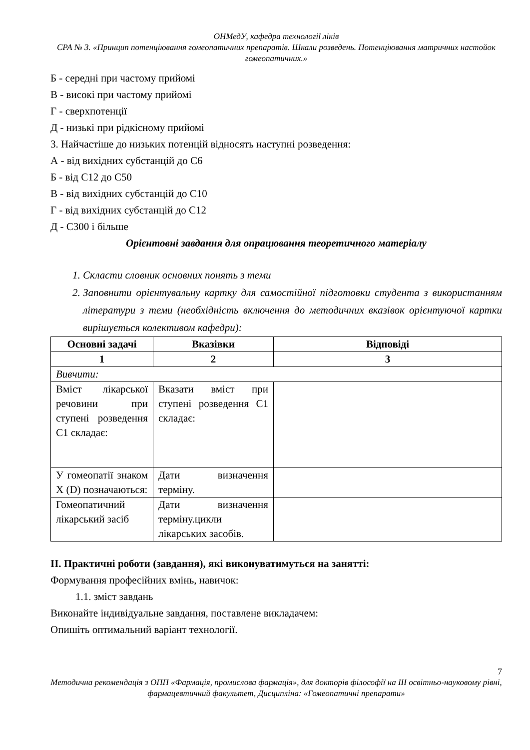ОНМедУ, кафедра технології ліків
СРА № 3. «Принцип потенціювання гомеопатичних препаратів. Шкали розведень. Потенціювання матричних настойок гомеопатичних.»
Б - середні при частому прийомі
В - високі при частому прийомі
Г - сверхпотенції
Д - низькі при рідкісному прийомі
3. Найчастіше до низьких потенцій відносять наступні розведення:
А - від вихідних субстанцій до С6
Б - від С12 до С50
В - від вихідних субстанцій до С10
Г - від вихідних субстанцій до С12
Д - С300 і більше
Орієнтовні завдання для опрацювання теоретичного матеріалу
1. Скласти словник основних понять з теми
2. Заповнити орієнтувальну картку для самостійної підготовки студента з використанням літератури з теми (необхідність включення до методичних вказівок орієнтуючої картки вирішується колективом кафедри):
| Основні задачі | Вказівки | Відповіді |
| --- | --- | --- |
| 1 | 2 | 3 |
| Вивчити: | | |
| Вміст лікарської речовини при ступені розведення С1 складає: | Вказати вміст при ступені розведення С1 складає: | |
| У гомеопатії знаком Х (D) позначаються: | Дати визначення терміну. | |
| Гомеопатичний лікарський засіб | Дати визначення терміну.цикли лікарських засобів. | |
ІІ. Практичні роботи (завдання), які виконуватимуться на занятті:
Формування професійних вмінь, навичок:
1.1. зміст завдань
Виконайте індивідуальне завдання, поставлене викладачем:
Опишіть оптимальний варіант технології.
7
Методична рекомендація з ОПП «Фармація, промислова фармація», для докторів філософії на ІІІ освітньо-науковому рівні, фармацевтичний факультет, Дисципліна: «Гомеопатичні препарати»